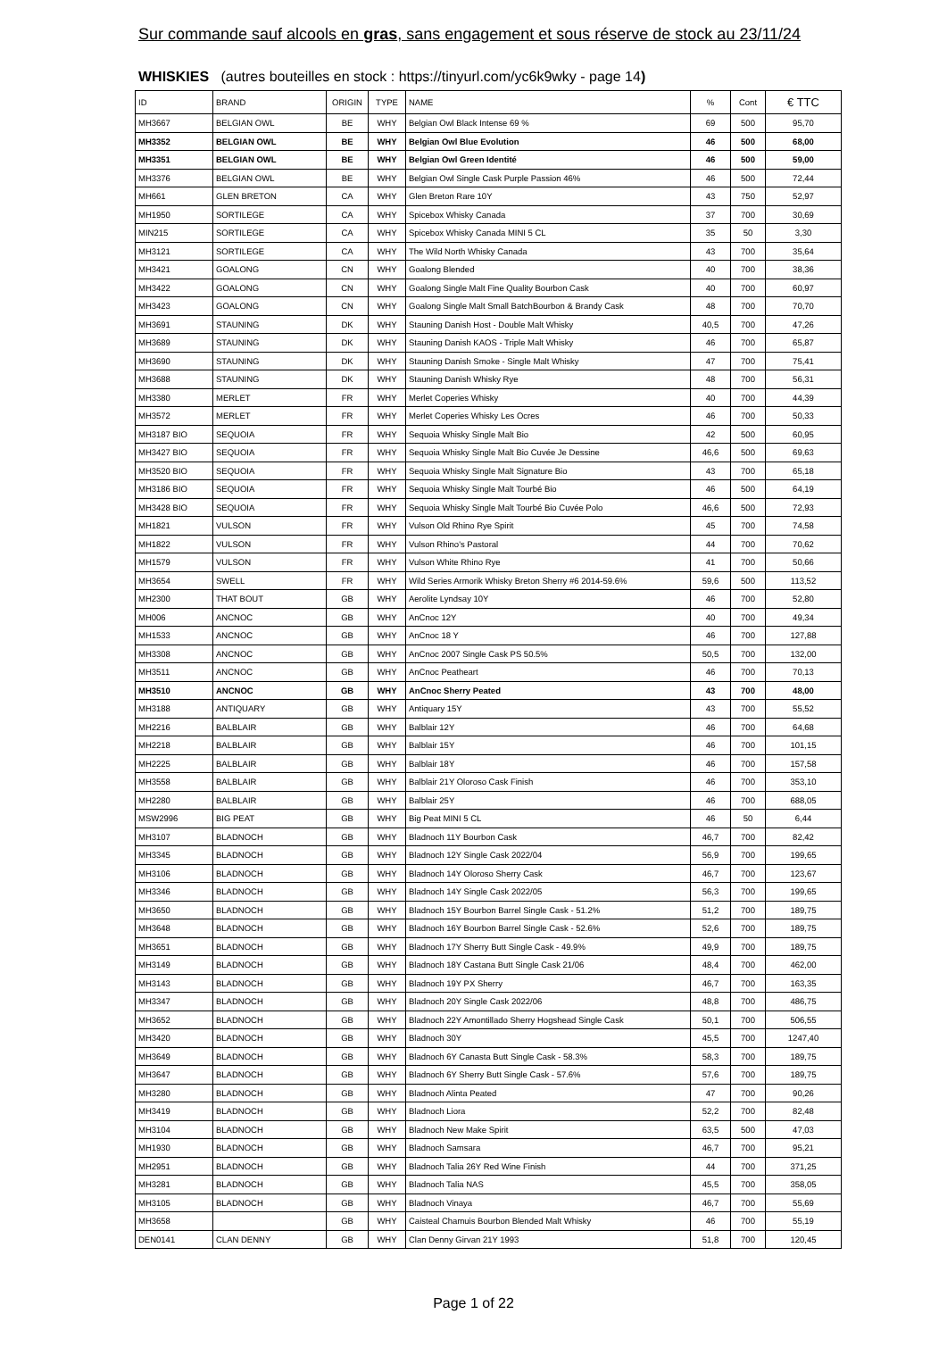Sur commande sauf alcools en gras, sans engagement et sous réserve de stock au 23/11/24
WHISKIES (autres bouteilles en stock : https://tinyurl.com/yc6k9wky - page 14)
| ID | BRAND | ORIGIN | TYPE | NAME | % | Cont | € TTC |
| --- | --- | --- | --- | --- | --- | --- | --- |
| MH3667 | BELGIAN OWL | BE | WHY | Belgian Owl Black Intense 69 % | 69 | 500 | 95,70 |
| MH3352 | BELGIAN OWL | BE | WHY | Belgian Owl Blue Evolution | 46 | 500 | 68,00 |
| MH3351 | BELGIAN OWL | BE | WHY | Belgian Owl Green Identité | 46 | 500 | 59,00 |
| MH3376 | BELGIAN OWL | BE | WHY | Belgian Owl Single Cask Purple Passion 46% | 46 | 500 | 72,44 |
| MH661 | GLEN BRETON | CA | WHY | Glen Breton Rare 10Y | 43 | 750 | 52,97 |
| MH1950 | SORTILEGE | CA | WHY | Spicebox Whisky Canada | 37 | 700 | 30,69 |
| MIN215 | SORTILEGE | CA | WHY | Spicebox Whisky Canada MINI 5 CL | 35 | 50 | 3,30 |
| MH3121 | SORTILEGE | CA | WHY | The Wild North Whisky Canada | 43 | 700 | 35,64 |
| MH3421 | GOALONG | CN | WHY | Goalong Blended | 40 | 700 | 38,36 |
| MH3422 | GOALONG | CN | WHY | Goalong Single Malt Fine Quality Bourbon Cask | 40 | 700 | 60,97 |
| MH3423 | GOALONG | CN | WHY | Goalong Single Malt Small BatchBourbon & Brandy Cask | 48 | 700 | 70,70 |
| MH3691 | STAUNING | DK | WHY | Stauning Danish Host - Double Malt Whisky | 40,5 | 700 | 47,26 |
| MH3689 | STAUNING | DK | WHY | Stauning Danish KAOS - Triple Malt Whisky | 46 | 700 | 65,87 |
| MH3690 | STAUNING | DK | WHY | Stauning Danish Smoke - Single Malt Whisky | 47 | 700 | 75,41 |
| MH3688 | STAUNING | DK | WHY | Stauning Danish Whisky Rye | 48 | 700 | 56,31 |
| MH3380 | MERLET | FR | WHY | Merlet Coperies Whisky | 40 | 700 | 44,39 |
| MH3572 | MERLET | FR | WHY | Merlet Coperies Whisky Les Ocres | 46 | 700 | 50,33 |
| MH3187 BIO | SEQUOIA | FR | WHY | Sequoia Whisky Single Malt Bio | 42 | 500 | 60,95 |
| MH3427 BIO | SEQUOIA | FR | WHY | Sequoia Whisky Single Malt Bio Cuvée Je Dessine | 46,6 | 500 | 69,63 |
| MH3520 BIO | SEQUOIA | FR | WHY | Sequoia Whisky Single Malt Signature Bio | 43 | 700 | 65,18 |
| MH3186 BIO | SEQUOIA | FR | WHY | Sequoia Whisky Single Malt Tourbé Bio | 46 | 500 | 64,19 |
| MH3428 BIO | SEQUOIA | FR | WHY | Sequoia Whisky Single Malt Tourbé Bio Cuvée Polo | 46,6 | 500 | 72,93 |
| MH1821 | VULSON | FR | WHY | Vulson Old Rhino Rye Spirit | 45 | 700 | 74,58 |
| MH1822 | VULSON | FR | WHY | Vulson Rhino's Pastoral | 44 | 700 | 70,62 |
| MH1579 | VULSON | FR | WHY | Vulson White Rhino Rye | 41 | 700 | 50,66 |
| MH3654 | SWELL | FR | WHY | Wild Series Armorik Whisky Breton Sherry #6 2014-59.6% | 59,6 | 500 | 113,52 |
| MH2300 | THAT BOUT | GB | WHY | Aerolite Lyndsay 10Y | 46 | 700 | 52,80 |
| MH006 | ANCNOC | GB | WHY | AnCnoc 12Y | 40 | 700 | 49,34 |
| MH1533 | ANCNOC | GB | WHY | AnCnoc 18 Y | 46 | 700 | 127,88 |
| MH3308 | ANCNOC | GB | WHY | AnCnoc 2007 Single Cask PS 50.5% | 50,5 | 700 | 132,00 |
| MH3511 | ANCNOC | GB | WHY | AnCnoc Peatheart | 46 | 700 | 70,13 |
| MH3510 | ANCNOC | GB | WHY | AnCnoc Sherry Peated | 43 | 700 | 48,00 |
| MH3188 | ANTIQUARY | GB | WHY | Antiquary 15Y | 43 | 700 | 55,52 |
| MH2216 | BALBLAIR | GB | WHY | Balblair 12Y | 46 | 700 | 64,68 |
| MH2218 | BALBLAIR | GB | WHY | Balblair 15Y | 46 | 700 | 101,15 |
| MH2225 | BALBLAIR | GB | WHY | Balblair 18Y | 46 | 700 | 157,58 |
| MH3558 | BALBLAIR | GB | WHY | Balblair 21Y Oloroso Cask Finish | 46 | 700 | 353,10 |
| MH2280 | BALBLAIR | GB | WHY | Balblair 25Y | 46 | 700 | 688,05 |
| MSW2996 | BIG PEAT | GB | WHY | Big Peat MINI 5 CL | 46 | 50 | 6,44 |
| MH3107 | BLADNOCH | GB | WHY | Bladnoch 11Y Bourbon Cask | 46,7 | 700 | 82,42 |
| MH3345 | BLADNOCH | GB | WHY | Bladnoch 12Y Single Cask 2022/04 | 56,9 | 700 | 199,65 |
| MH3106 | BLADNOCH | GB | WHY | Bladnoch 14Y Oloroso Sherry Cask | 46,7 | 700 | 123,67 |
| MH3346 | BLADNOCH | GB | WHY | Bladnoch 14Y Single Cask 2022/05 | 56,3 | 700 | 199,65 |
| MH3650 | BLADNOCH | GB | WHY | Bladnoch 15Y Bourbon Barrel Single Cask - 51.2% | 51,2 | 700 | 189,75 |
| MH3648 | BLADNOCH | GB | WHY | Bladnoch 16Y Bourbon Barrel Single Cask - 52.6% | 52,6 | 700 | 189,75 |
| MH3651 | BLADNOCH | GB | WHY | Bladnoch 17Y Sherry Butt Single Cask - 49.9% | 49,9 | 700 | 189,75 |
| MH3149 | BLADNOCH | GB | WHY | Bladnoch 18Y Castana Butt Single Cask 21/06 | 48,4 | 700 | 462,00 |
| MH3143 | BLADNOCH | GB | WHY | Bladnoch 19Y PX Sherry | 46,7 | 700 | 163,35 |
| MH3347 | BLADNOCH | GB | WHY | Bladnoch 20Y Single Cask 2022/06 | 48,8 | 700 | 486,75 |
| MH3652 | BLADNOCH | GB | WHY | Bladnoch 22Y Amontillado Sherry Hogshead Single Cask | 50,1 | 700 | 506,55 |
| MH3420 | BLADNOCH | GB | WHY | Bladnoch 30Y | 45,5 | 700 | 1247,40 |
| MH3649 | BLADNOCH | GB | WHY | Bladnoch 6Y Canasta Butt Single Cask - 58.3% | 58,3 | 700 | 189,75 |
| MH3647 | BLADNOCH | GB | WHY | Bladnoch 6Y Sherry Butt Single Cask - 57.6% | 57,6 | 700 | 189,75 |
| MH3280 | BLADNOCH | GB | WHY | Bladnoch Alinta Peated | 47 | 700 | 90,26 |
| MH3419 | BLADNOCH | GB | WHY | Bladnoch Liora | 52,2 | 700 | 82,48 |
| MH3104 | BLADNOCH | GB | WHY | Bladnoch New Make Spirit | 63,5 | 500 | 47,03 |
| MH1930 | BLADNOCH | GB | WHY | Bladnoch Samsara | 46,7 | 700 | 95,21 |
| MH2951 | BLADNOCH | GB | WHY | Bladnoch Talia 26Y Red Wine Finish | 44 | 700 | 371,25 |
| MH3281 | BLADNOCH | GB | WHY | Bladnoch Talia NAS | 45,5 | 700 | 358,05 |
| MH3105 | BLADNOCH | GB | WHY | Bladnoch Vinaya | 46,7 | 700 | 55,69 |
| MH3658 | | GB | WHY | Caisteal Chamuis Bourbon Blended Malt Whisky | 46 | 700 | 55,19 |
| DEN0141 | CLAN DENNY | GB | WHY | Clan Denny Girvan 21Y 1993 | 51,8 | 700 | 120,45 |
Page 1 of 22